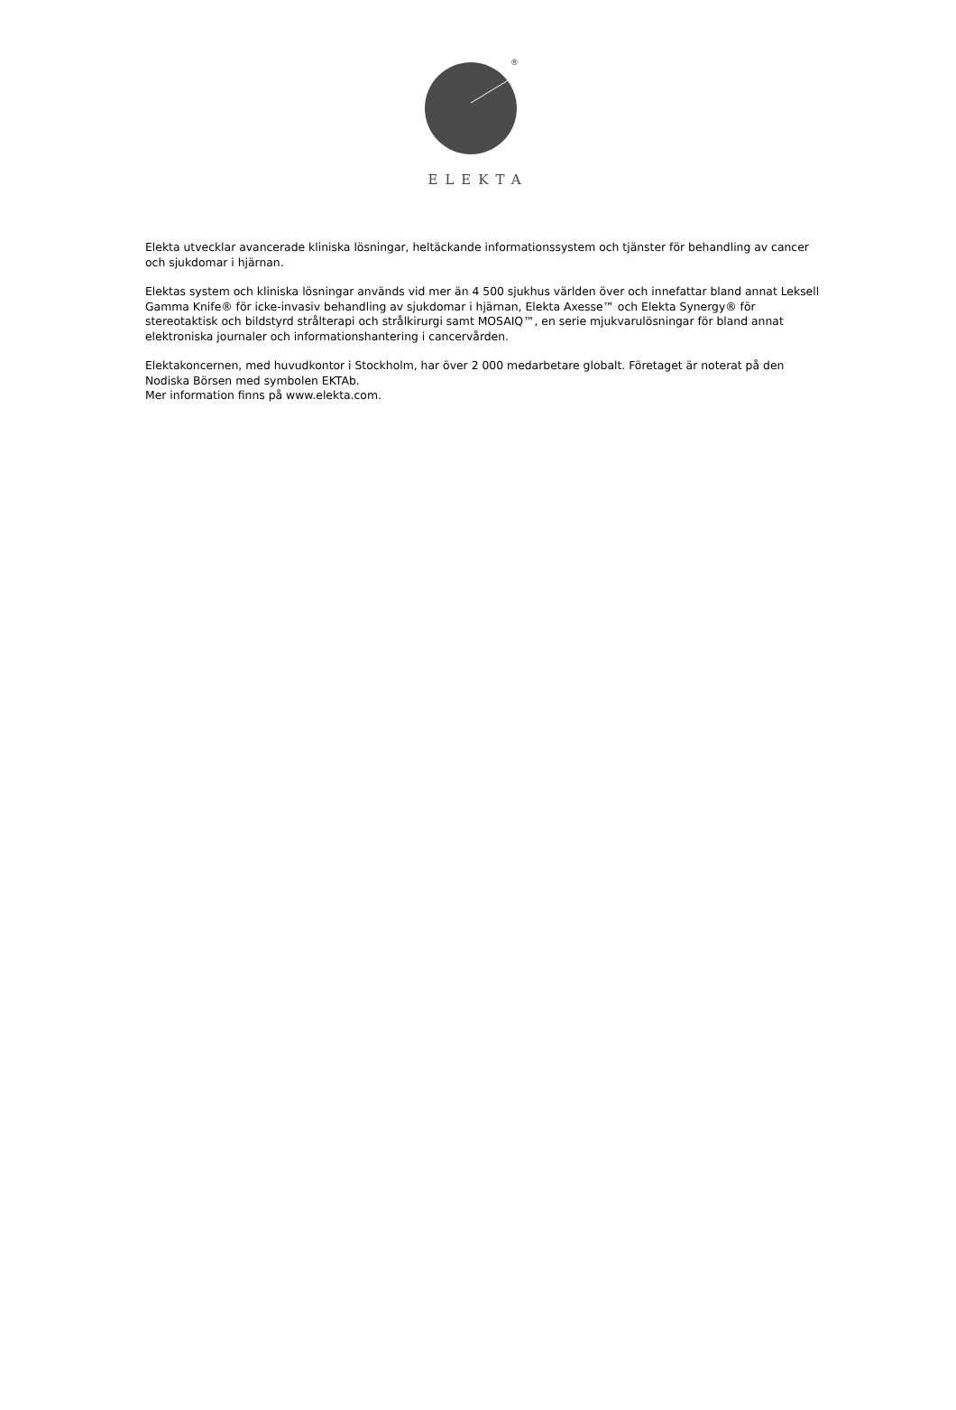®
ELEKTA
Elekta utvecklar avancerade kliniska lösningar, heltäckande informationssystem och tjänster för behandling av cancer och sjukdomar i hjärnan.
Elektas system och kliniska lösningar används vid mer än 4 500 sjukhus världen över och innefattar bland annat Leksell Gamma Knife® för icke-invasiv behandling av sjukdomar i hjärnan, Elekta Axesse™ och Elekta Synergy® för stereotaktisk och bildstyrd strålterapi och strålkirurgi samt MOSAIQ™, en serie mjukvarulösningar för bland annat elektroniska journaler och informationshantering i cancervården.
Elektakoncernen, med huvudkontor i Stockholm, har över 2 000 medarbetare globalt. Företaget är noterat på den Nodiska Börsen med symbolen EKTAb.
Mer information finns på www.elekta.com.